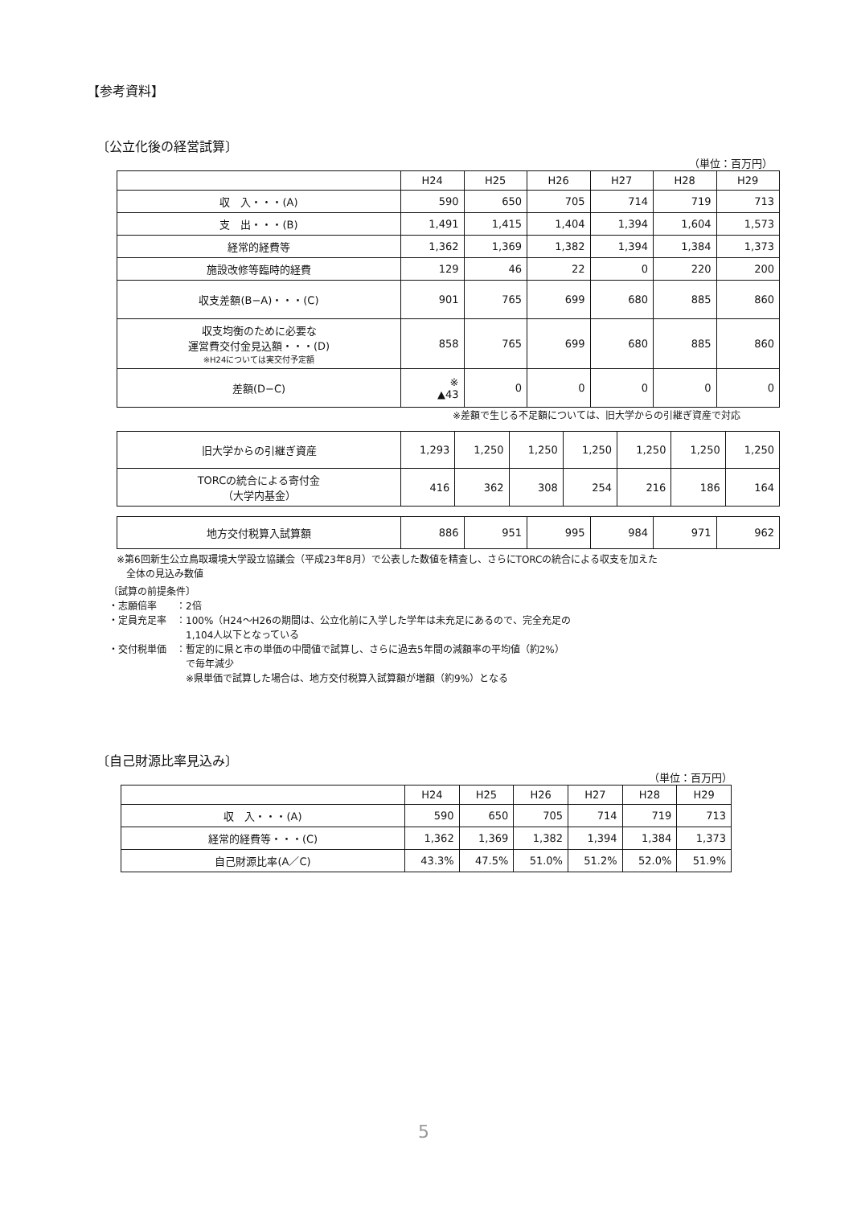【参考資料】
〔公立化後の経営試算〕
（単位：百万円）
| | H24 | H25 | H26 | H27 | H28 | H29 |
| --- | --- | --- | --- | --- | --- | --- |
| 収 入・・・(A) | 590 | 650 | 705 | 714 | 719 | 713 |
| 支 出・・・(B) | 1,491 | 1,415 | 1,404 | 1,394 | 1,604 | 1,573 |
| 経常的経費等 | 1,362 | 1,369 | 1,382 | 1,394 | 1,384 | 1,373 |
| 施設改修等臨時的経費 | 129 | 46 | 22 | 0 | 220 | 200 |
| 収支差額(B−A)・・・(C) | 901 | 765 | 699 | 680 | 885 | 860 |
| 収支均衡のために必要な 運営費交付金見込額・・・(D) ※H24については実交付予定額 | 858 | 765 | 699 | 680 | 885 | 860 |
| 差額(D−C) | ※ ▲43 | 0 | 0 | 0 | 0 | 0 |
※差額で生じる不足額については、旧大学からの引継ぎ資産で対応
| 旧大学からの引継ぎ資産 | 1,293 | 1,250 | 1,250 | 1,250 | 1,250 | 1,250 | 1,250 |
| TORCの統合による寄付金 （大学内基金） | 416 | 362 | 308 | 254 | 216 | 186 | 164 |
| 地方交付税算入試算額 | 886 | 951 | 995 | 984 | 971 | 962 |
※第6回新生公立鳥取環境大学設立協議会（平成23年8月）で公表した数値を精査し、さらにTORCの統合による収支を加えた
　全体の見込み数値
〔試算の前提条件〕
・志願倍率　　：2倍
・定員充足率　：100%（H24〜H26の期間は、公立化前に入学した学年は未充足にあるので、完全充足の
　　　　　　　　1,104人以下となっている
・交付税単価　：暫定的に県と市の単価の中間値で試算し、さらに過去5年間の減額率の平均値（約2%）
　　　　　　　　で毎年減少
　　　　　　　　※県単価で試算した場合は、地方交付税算入試算額が増額（約9%）となる
〔自己財源比率見込み〕
（単位：百万円）
| | H24 | H25 | H26 | H27 | H28 | H29 |
| --- | --- | --- | --- | --- | --- | --- |
| 収 入・・・(A) | 590 | 650 | 705 | 714 | 719 | 713 |
| 経常的経費等・・・(C) | 1,362 | 1,369 | 1,382 | 1,394 | 1,384 | 1,373 |
| 自己財源比率(A／C) | 43.3% | 47.5% | 51.0% | 51.2% | 52.0% | 51.9% |
5